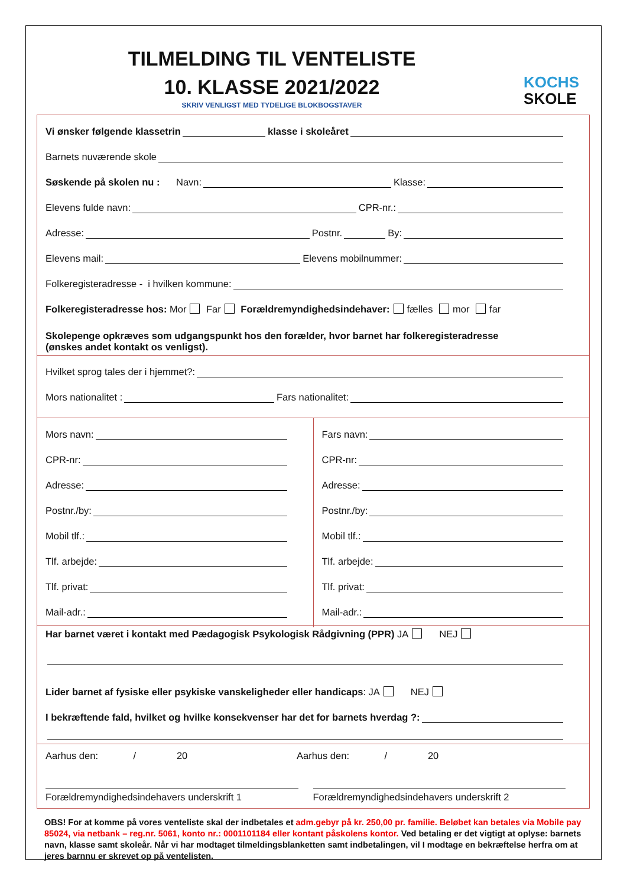TILMELDING TIL VENTELISTE
10. KLASSE 2021/2022
SKRIV VENLIGST MED TYDELIGE BLOKBOGSTAVER
KOCHS
SKOLE
Vi ønsker følgende klassetrin
klasse i skoleåret
Barnets nuværende skole
Søskende på skolen nu : Navn:
Klasse:
Elevens fulde navn:
CPR-nr.:
Adresse:
Postnr.
By:
Elevens mail:
Elevens mobilnummer:
Folkeregisteradresse - i hvilken kommune:
Folkeregisteradresse hos: Mor Far Forældremyndighedsindehaver: fælles mor far
Skolepenge opkræves som udgangspunkt hos den forælder, hvor barnet har folkeregisteradresse
(ønskes andet kontakt os venligst).
Hvilket sprog tales der i hjemmet?:
Mors nationalitet :
Fars nationalitet:
Mors navn:
CPR-nr:
Adresse:
Postnr./by:
Mobil tlf.:
Tlf. arbejde:
Tlf. privat:
Mail-adr.:
Fars navn:
CPR-nr:
Adresse:
Postnr./by:
Mobil tlf.:
Tlf. arbejde:
Tlf. privat:
Mail-adr.:
Har barnet været i kontakt med Pædagogisk Psykologisk Rådgivning (PPR) JA NEJ
Lider barnet af fysiske eller psykiske vanskeligheder eller handicaps: JA NEJ
I bekræftende fald, hvilket og hvilke konsekvenser har det for barnets hverdag ?:
Aarhus den: / 20 Aarhus den: / 20
Forældremyndighedsindehavers underskrift 1
Forældremyndighedsindehavers underskrift 2
OBS! For at komme på vores venteliste skal der indbetales et adm.gebyr på kr. 250,00 pr. familie. Beløbet kan betales via Mobile pay 85024, via netbank – reg.nr. 5061, konto nr.: 0001101184 eller kontant påskolens kontor. Ved betaling er det vigtigt at oplyse: barnets navn, klasse samt skoleår. Når vi har modtaget tilmeldingsblanketten samt indbetalingen, vil I modtage en bekræftelse herfra om at jeres barnnu er skrevet op på ventelisten.